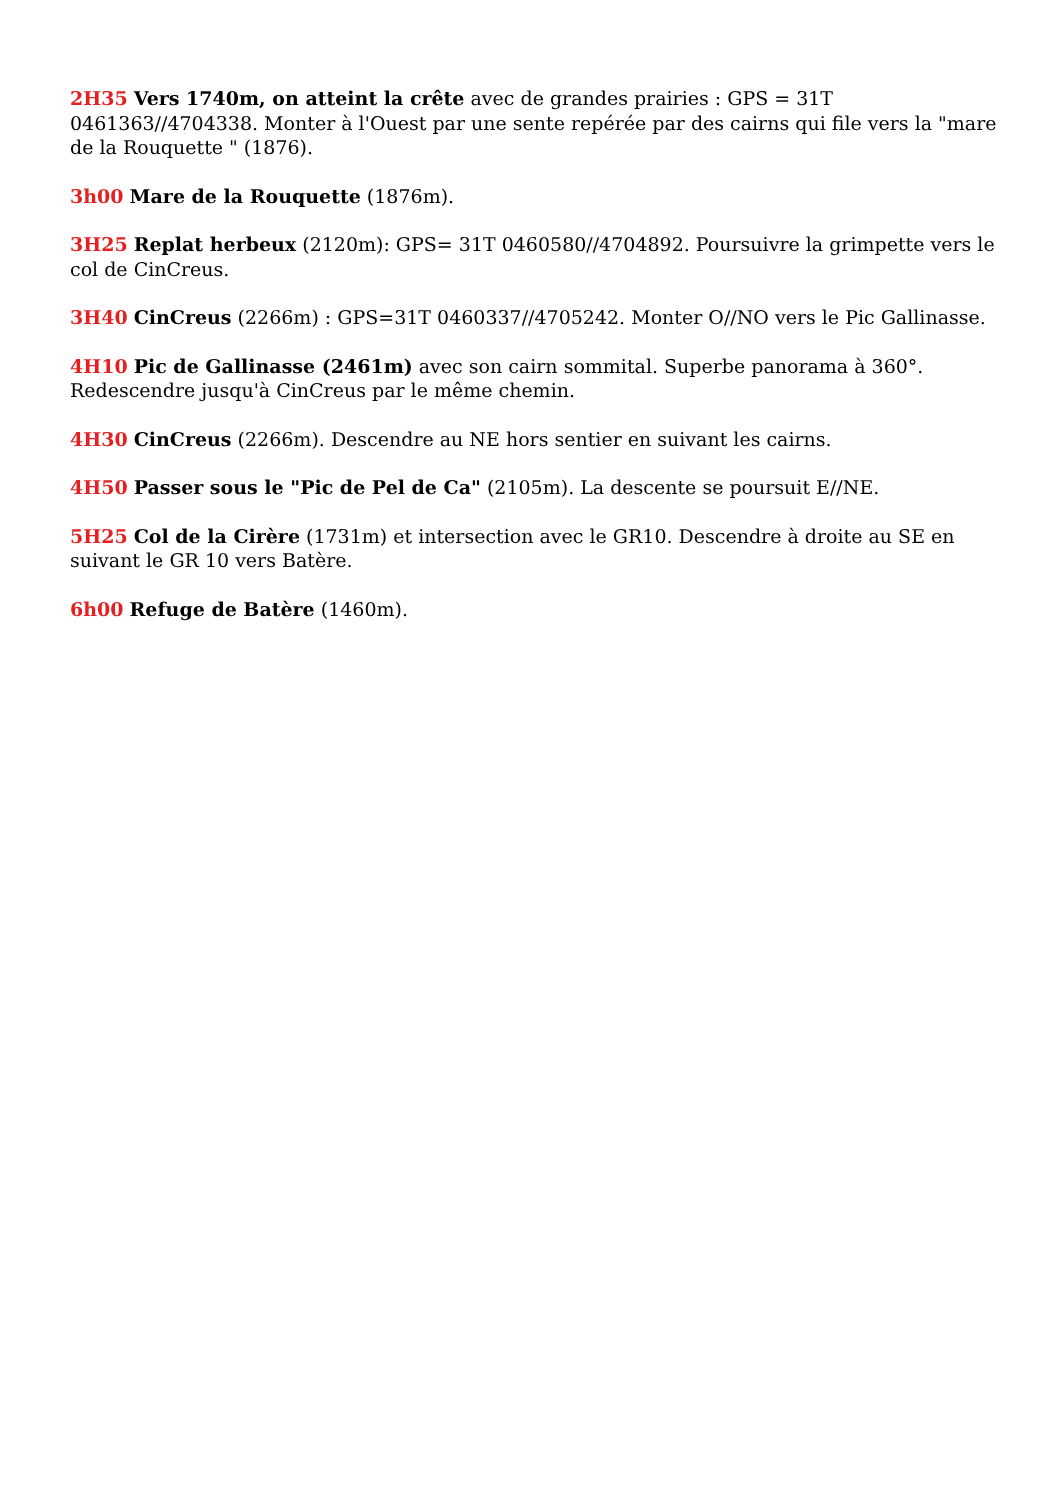2H35 Vers 1740m, on atteint la crête avec de grandes prairies : GPS = 31T 0461363//4704338. Monter à l'Ouest par une sente repérée par des cairns qui file vers la "mare de la Rouquette " (1876).
3h00 Mare de la Rouquette (1876m).
3H25 Replat herbeux (2120m): GPS= 31T 0460580//4704892. Poursuivre la grimpette vers le col de CinCreus.
3H40 CinCreus (2266m) : GPS=31T 0460337//4705242. Monter O//NO vers le Pic Gallinasse.
4H10 Pic de Gallinasse (2461m) avec son cairn sommital. Superbe panorama à 360°. Redescendre jusqu'à CinCreus par le même chemin.
4H30 CinCreus (2266m). Descendre au NE hors sentier en suivant les cairns.
4H50 Passer sous le "Pic de Pel de Ca" (2105m). La descente se poursuit E//NE.
5H25 Col de la Cirère (1731m) et intersection avec le GR10. Descendre à droite au SE en suivant le GR 10 vers Batère.
6h00 Refuge de Batère (1460m).